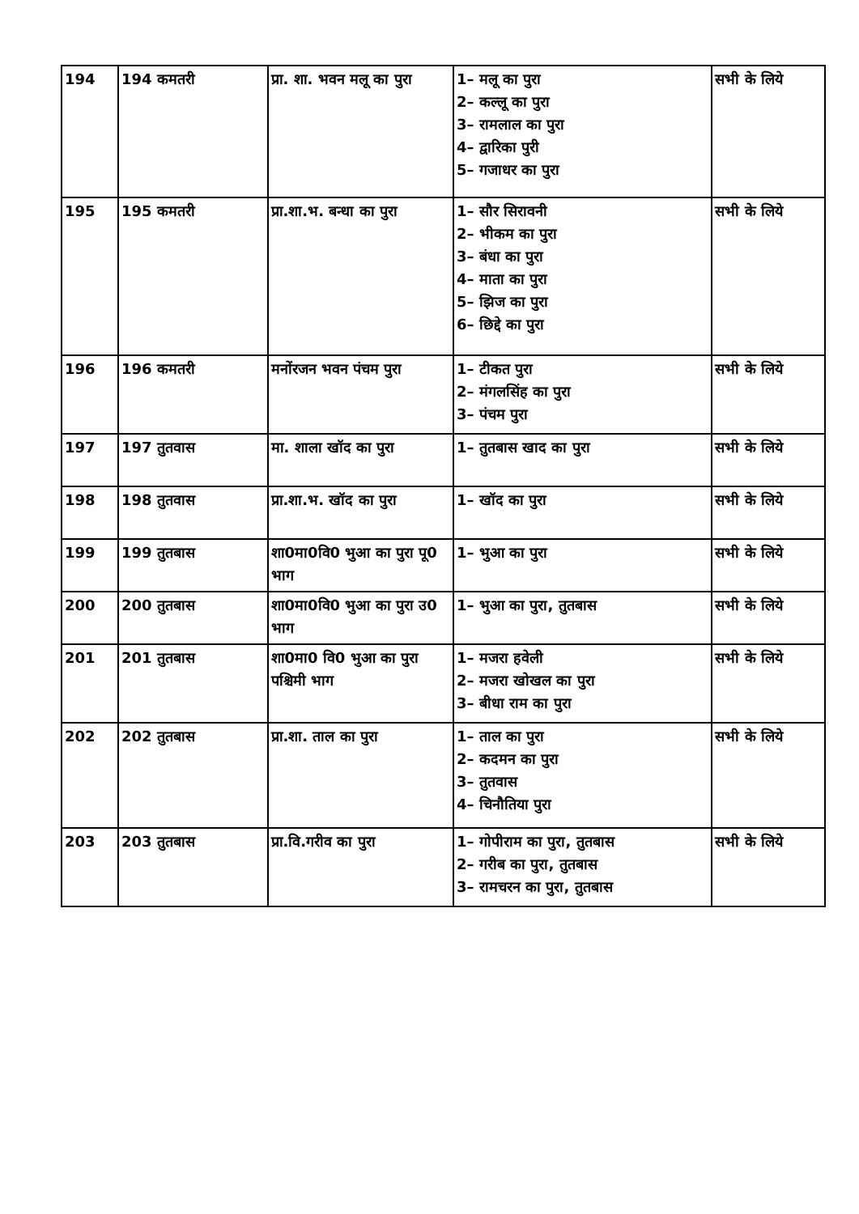| 194 | 194 कमतरी | प्रा. शा. भवन मलू का पुरा | 1– मलू का पुरा 2– कल्लू का पुरा 3– रामलाल का पुरा 4– द्वारिका पुरी 5– गजाधर का पुरा | सभी के लिये |
| 195 | 195 कमतरी | प्रा.शा.भ. बन्धा का पुरा | 1– सौर सिरावनी 2– भीकम का पुरा 3– बंधा का पुरा 4– माता का पुरा 5– झिज का पुरा 6– छिद्दे का पुरा | सभी के लिये |
| 196 | 196 कमतरी | मनोंरजन भवन पंचम पुरा | 1– टीकत पुरा 2– मंगलसिंह का पुरा 3– पंचम पुरा | सभी के लिये |
| 197 | 197 तुतवास | मा. शाला खॉद का पुरा | 1– तुतबास खाद का पुरा | सभी के लिये |
| 198 | 198 तुतवास | प्रा.शा.भ. खॉद का पुरा | 1– खॉद का पुरा | सभी के लिये |
| 199 | 199 तुतबास | शा0मा0वि0 भुआ का पुरा पू0 भाग | 1– भुआ का पुरा | सभी के लिये |
| 200 | 200 तुतबास | शा0मा0वि0 भुआ का पुरा उ0 भाग | 1– भुआ का पुरा, तुतबास | सभी के लिये |
| 201 | 201 तुतबास | शा0मा0 वि0 भुआ का पुरा पश्चिमी भाग | 1– मजरा हवेली 2– मजरा खोखल का पुरा 3– बीधा राम का पुरा | सभी के लिये |
| 202 | 202 तुतबास | प्रा.शा. ताल का पुरा | 1– ताल का पुरा 2– कदमन का पुरा 3– तुतवास 4– चिनौतिया पुरा | सभी के लिये |
| 203 | 203 तुतबास | प्रा.वि.गरीव का पुरा | 1– गोपीराम का पुरा, तुतबास 2– गरीब का पुरा, तुतबास 3– रामचरन का पुरा, तुतबास | सभी के लिये |